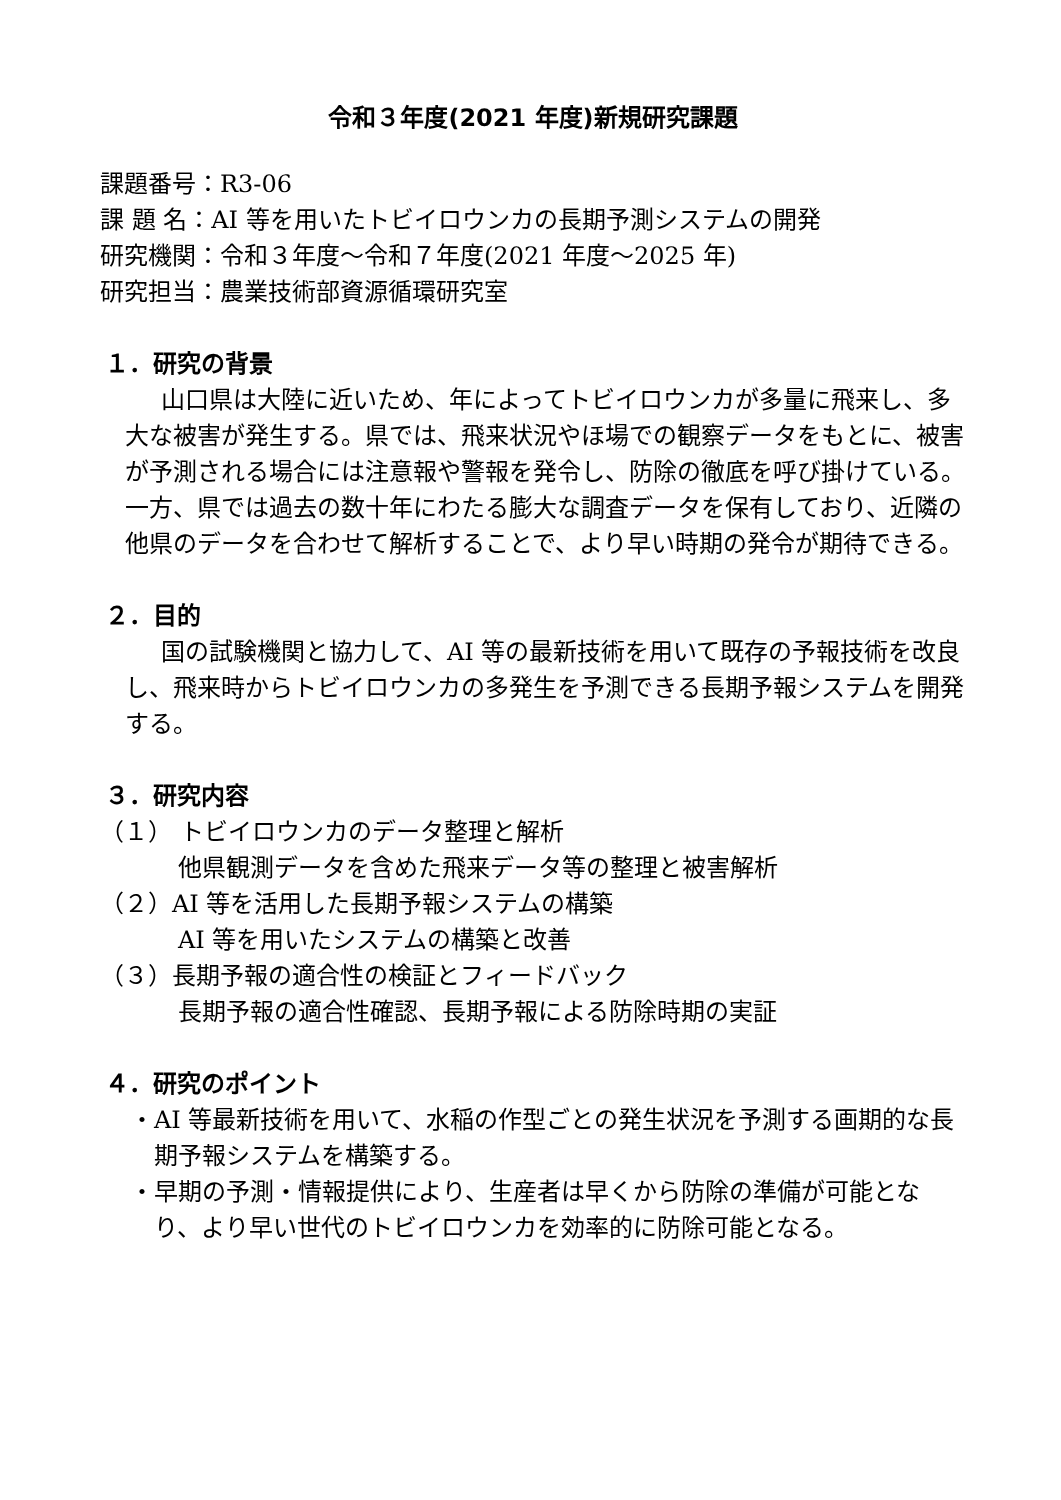令和３年度(2021 年度)新規研究課題
課題番号：R3-06
課 題 名：AI 等を用いたトビイロウンカの長期予測システムの開発
研究機関：令和３年度～令和７年度(2021 年度～2025 年)
研究担当：農業技術部資源循環研究室
１．研究の背景
山口県は大陸に近いため、年によってトビイロウンカが多量に飛来し、多大な被害が発生する。県では、飛来状況やほ場での観察データをもとに、被害が予測される場合には注意報や警報を発令し、防除の徹底を呼び掛けている。一方、県では過去の数十年にわたる膨大な調査データを保有しており、近隣の他県のデータを合わせて解析することで、より早い時期の発令が期待できる。
２．目的
国の試験機関と協力して、AI 等の最新技術を用いて既存の予報技術を改良し、飛来時からトビイロウンカの多発生を予測できる長期予報システムを開発する。
３．研究内容
（１） トビイロウンカのデータ整理と解析
他県観測データを含めた飛来データ等の整理と被害解析
（２）AI 等を活用した長期予報システムの構築
AI 等を用いたシステムの構築と改善
（３）長期予報の適合性の検証とフィードバック
長期予報の適合性確認、長期予報による防除時期の実証
４．研究のポイント
・AI 等最新技術を用いて、水稲の作型ごとの発生状況を予測する画期的な長期予報システムを構築する。
・早期の予測・情報提供により、生産者は早くから防除の準備が可能となり、より早い世代のトビイロウンカを効率的に防除可能となる。